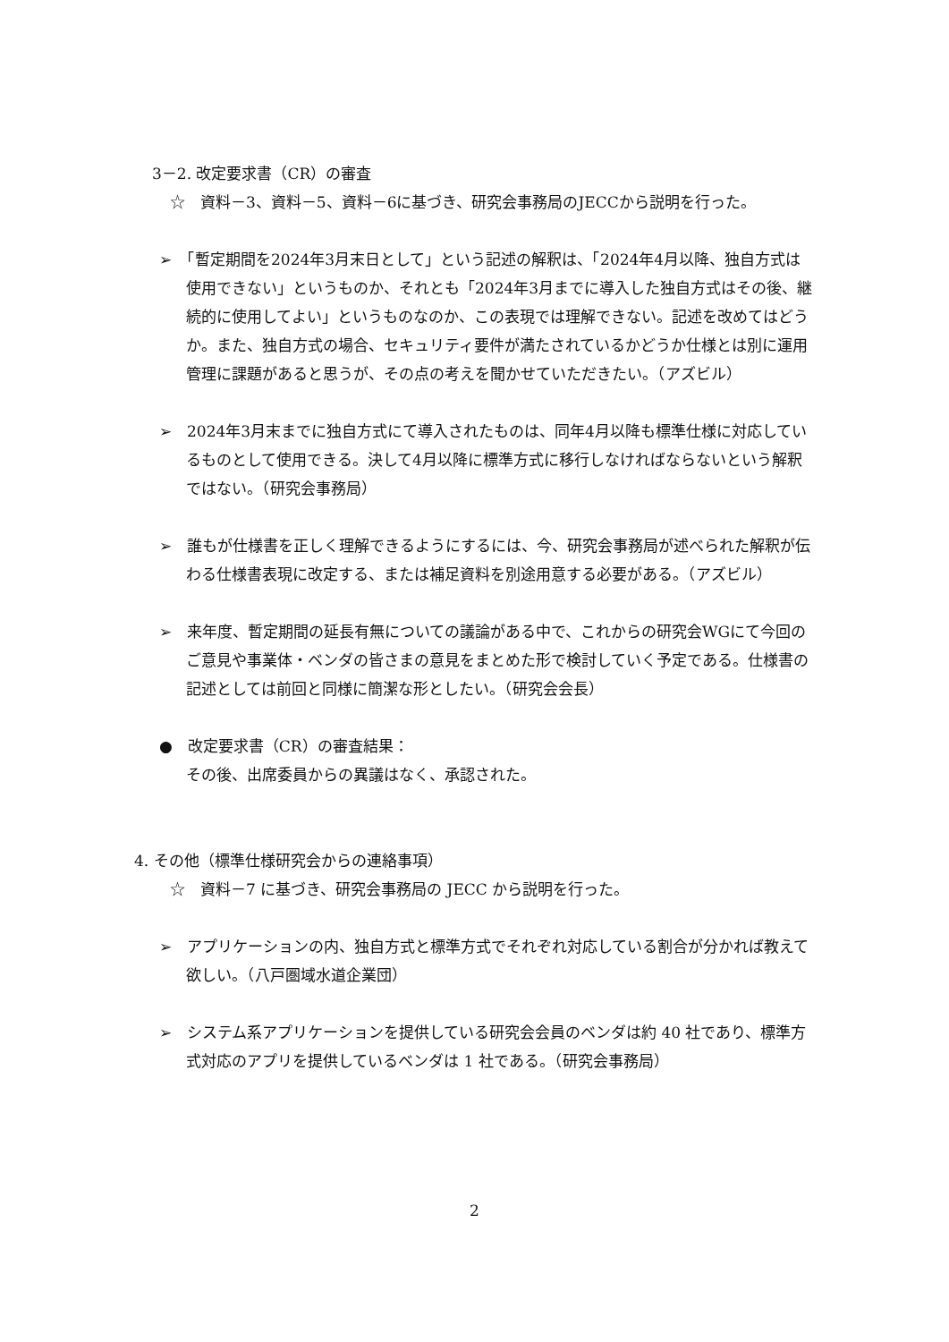3－2. 改定要求書（CR）の審査
☆　資料－3、資料－5、資料－6に基づき、研究会事務局のJECCから説明を行った。
➢　「暫定期間を2024年3月末日として」という記述の解釈は、「2024年4月以降、独自方式は使用できない」というものか、それとも「2024年3月までに導入した独自方式はその後、継続的に使用してよい」というものなのか、この表現では理解できない。記述を改めてはどうか。また、独自方式の場合、セキュリティ要件が満たされているかどうか仕様とは別に運用管理に課題があると思うが、その点の考えを聞かせていただきたい。（アズビル）
➢　2024年3月末までに独自方式にて導入されたものは、同年4月以降も標準仕様に対応しているものとして使用できる。決して4月以降に標準方式に移行しなければならないという解釈ではない。（研究会事務局）
➢　誰もが仕様書を正しく理解できるようにするには、今、研究会事務局が述べられた解釈が伝わる仕様書表現に改定する、または補足資料を別途用意する必要がある。（アズビル）
➢　来年度、暫定期間の延長有無についての議論がある中で、これからの研究会WGにて今回のご意見や事業体・ベンダの皆さまの意見をまとめた形で検討していく予定である。仕様書の記述としては前回と同様に簡潔な形としたい。（研究会会長）
●　改定要求書（CR）の審査結果：
その後、出席委員からの異議はなく、承認された。
4. その他（標準仕様研究会からの連絡事項）
☆　資料－7 に基づき、研究会事務局の JECC から説明を行った。
➢　アプリケーションの内、独自方式と標準方式でそれぞれ対応している割合が分かれば教えて欲しい。（八戸圏域水道企業団）
➢　システム系アプリケーションを提供している研究会会員のベンダは約 40 社であり、標準方式対応のアプリを提供しているベンダは 1 社である。（研究会事務局）
2